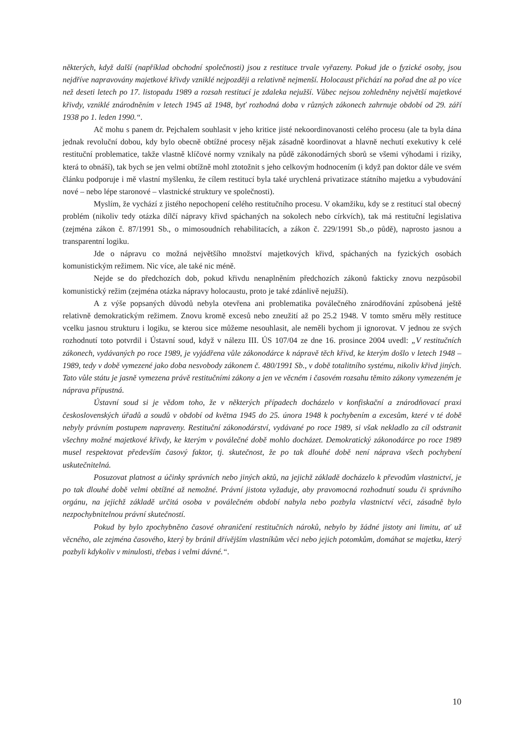některých, když další (například obchodní společnosti) jsou z restituce trvale vyřazeny. Pokud jde o fyzické osoby, jsou nejdříve napravovány majetkové křivdy vzniklé nejpozději a relativně nejmenší. Holocaust přichází na pořad dne až po více než deseti letech po 17. listopadu 1989 a rozsah restitucí je zdaleka nejužší. Vůbec nejsou zohledněny největší majetkové křivdy, vzniklé znárodněním v letech 1945 až 1948, byť rozhodná doba v různých zákonech zahrnuje období od 29. září 1938 po 1. leden 1990.“.
Ač mohu s panem dr. Pejchalem souhlasit v jeho kritice jisté nekoordinovanosti celého procesu (ale ta byla dána jednak revoluční dobou, kdy bylo obecně obtížné procesy nějak zásadně koordinovat a hlavně nechutí exekutivy k celé restituční problematice, takže vlastně klíčové normy vznikaly na půdě zákonodárných sborů se všemi výhodami i riziky, která to obnáší), tak bych se jen velmi obtížně mohl ztotožnit s jeho celkovým hodnocením (i když pan doktor dále ve svém článku podporuje i mě vlastní myšlenku, že cílem restitucí byla také urychlená privatizace státního majetku a vybudování nové – nebo lépe staronové – vlastnické struktury ve společnosti).
Myslím, že vychází z jistého nepochopení celého restitučního procesu. V okamžiku, kdy se z restitucí stal obecný problém (nikoliv tedy otázka dílčí nápravy křivd spáchaných na sokolech nebo církvích), tak má restituční legislativa (zejména zákon č. 87/1991 Sb., o mimosoudních rehabilitacích, a zákon č. 229/1991 Sb.,o půdě), naprosto jasnou a transparentní logiku.
Jde o nápravu co možná největšího množství majetkových křivd, spáchaných na fyzických osobách komunistickým režimem. Nic více, ale také nic méně.
Nejde se do předchozích dob, pokud křivdu nenaplněním předchozích zákonů fakticky znovu nezpůsobil komunistický režim (zejména otázka nápravy holocaustu, proto je také zdánlivě nejužší).
A z výše popsaných důvodů nebyla otevřena ani problematika poválečného znárodňování způsobená ještě relativně demokratickým režimem. Znovu kromě excesů nebo zneužití až po 25.2 1948. V tomto směru měly restituce vcelku jasnou strukturu i logiku, se kterou sice můžeme nesouhlasit, ale neměli bychom ji ignorovat. V jednou ze svých rozhodnutí toto potvrdil i Ústavní soud, když v nálezu III. ÚS 107/04 ze dne 16. prosince 2004 uvedl: „V restitučních zákonech, vydávaných po roce 1989, je vyjádřena vůle zákonodárce k nápravě těch křivd, ke kterým došlo v letech 1948 – 1989, tedy v době vymezené jako doba nesvobody zákonem č. 480/1991 Sb., v době totalitního systému, nikoliv křivd jiných. Tato vůle státu je jasně vymezena právě restitučními zákony a jen ve věcném i časovém rozsahu těmito zákony vymezeném je náprava přípustná.
Ústavní soud si je vědom toho, že v některých případech docházelo v konfiskační a znárodňovací praxi československých úřadů a soudů v období od května 1945 do 25. února 1948 k pochybením a excesům, které v té době nebyly právním postupem napraveny. Restituční zákonodárství, vydávané po roce 1989, si však nekladlo za cíl odstranit všechny možné majetkové křivdy, ke kterým v poválečné době mohlo docházet. Demokratický zákonodárce po roce 1989 musel respektovat především časový faktor, tj. skutečnost, že po tak dlouhé době není náprava všech pochybení uskutečnitelná.
Posuzovat platnost a účinky správních nebo jiných aktů, na jejichž základě docházelo k převodům vlastnictví, je po tak dlouhé době velmi obtížné až nemožné. Právní jistota vyžaduje, aby pravomocná rozhodnutí soudu či správního orgánu, na jejichž základě určitá osoba v poválečném období nabyla nebo pozbyla vlastnictví věci, zásadně bylo nezpochybnitelnou právní skutečností.
Pokud by bylo zpochybněno časové ohraničení restitučních nároků, nebylo by žádné jistoty ani limitu, ať už věcného, ale zejména časového, který by bránil dřívějším vlastníkům věci nebo jejich potomkům, domáhat se majetku, který pozbyli kdykoliv v minulosti, třebas i velmi dávné.“.
10